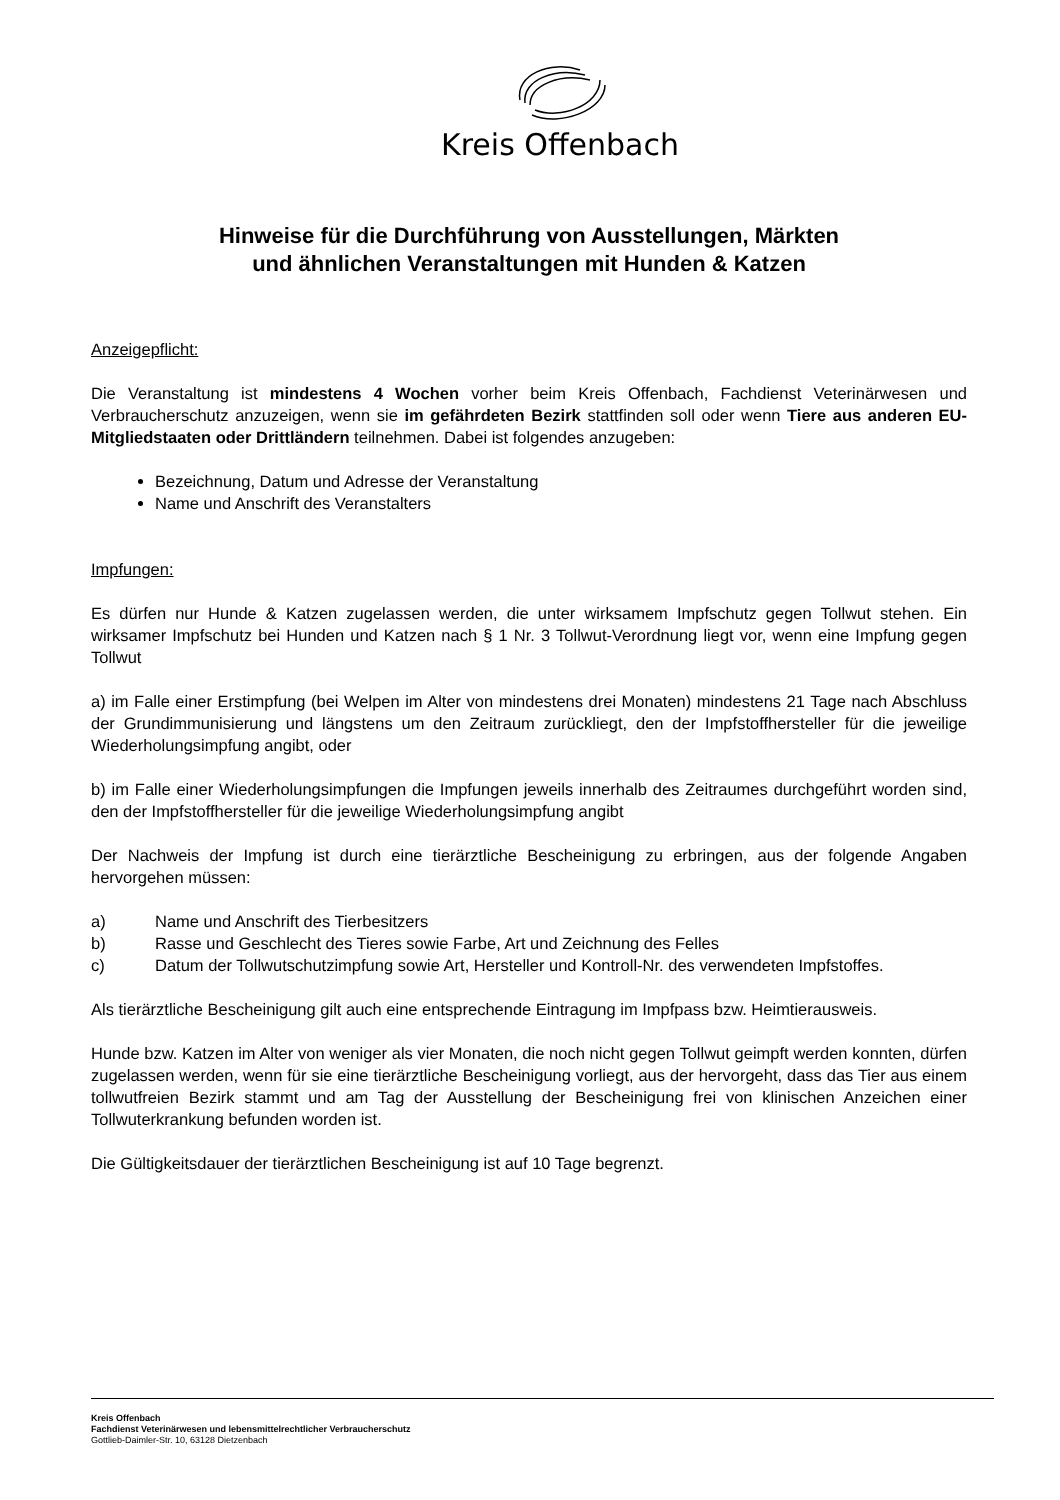Kreis Offenbach
Hinweise für die Durchführung von Ausstellungen, Märkten
und ähnlichen Veranstaltungen mit Hunden & Katzen
Anzeigepflicht:
Die Veranstaltung ist mindestens 4 Wochen vorher beim Kreis Offenbach, Fachdienst Veterinärwesen und Verbraucherschutz anzuzeigen, wenn sie im gefährdeten Bezirk stattfinden soll oder wenn Tiere aus anderen EU-Mitgliedstaaten oder Drittländern teilnehmen. Dabei ist folgendes anzugeben:
Bezeichnung, Datum und Adresse der Veranstaltung
Name und Anschrift des Veranstalters
Impfungen:
Es dürfen nur Hunde & Katzen zugelassen werden, die unter wirksamem Impfschutz gegen Tollwut stehen. Ein wirksamer Impfschutz bei Hunden und Katzen nach § 1 Nr. 3 Tollwut-Verordnung liegt vor, wenn eine Impfung gegen Tollwut
a) im Falle einer Erstimpfung (bei Welpen im Alter von mindestens drei Monaten) mindestens 21 Tage nach Abschluss der Grundimmunisierung und längstens um den Zeitraum zurückliegt, den der Impfstoffhersteller für die jeweilige Wiederholungsimpfung angibt, oder
b) im Falle einer Wiederholungsimpfungen die Impfungen jeweils innerhalb des Zeitraumes durchgeführt worden sind, den der Impfstoffhersteller für die jeweilige Wiederholungsimpfung angibt
Der Nachweis der Impfung ist durch eine tierärztliche Bescheinigung zu erbringen, aus der folgende Angaben hervorgehen müssen:
a) Name und Anschrift des Tierbesitzers
b) Rasse und Geschlecht des Tieres sowie Farbe, Art und Zeichnung des Felles
c) Datum der Tollwutschutzimpfung sowie Art, Hersteller und Kontroll-Nr. des verwendeten Impfstoffes.
Als tierärztliche Bescheinigung gilt auch eine entsprechende Eintragung im Impfpass bzw. Heimtierausweis.
Hunde bzw. Katzen im Alter von weniger als vier Monaten, die noch nicht gegen Tollwut geimpft werden konnten, dürfen zugelassen werden, wenn für sie eine tierärztliche Bescheinigung vorliegt, aus der hervorgeht, dass das Tier aus einem tollwutfreien Bezirk stammt und am Tag der Ausstellung der Bescheinigung frei von klinischen Anzeichen einer Tollwuterkrankung befunden worden ist.
Die Gültigkeitsdauer der tierärztlichen Bescheinigung ist auf 10 Tage begrenzt.
Kreis Offenbach
Fachdienst Veterinärwesen und lebensmittelrechtlicher Verbraucherschutz
Gottlieb-Daimler-Str. 10, 63128 Dietzenbach